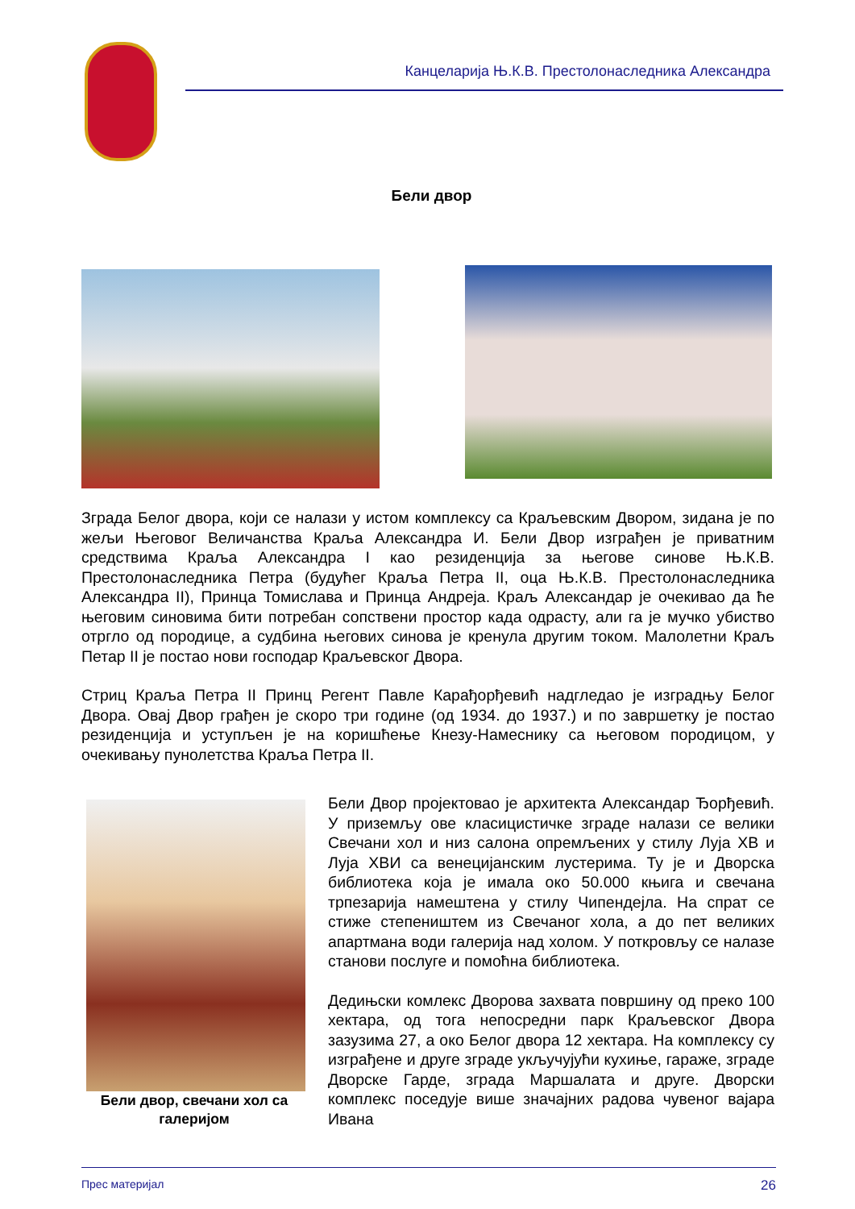Канцеларија Њ.К.В. Престолонаследника Александра
Бели двор
Зграда Белог двора, који се налази у истом комплексу са Краљевским Двором, зидана је по жељи Његовог Величанства Краља Александра И. Бели Двор изграђен је приватним средствима Краља Александра I као резиденција за његове синове Њ.К.В. Престолонаследника Петра (будућег Краља Петра II, оца Њ.К.В. Престолонаследника Александра II), Принца Томислава и Принца Андреја. Краљ Александар је очекивао да ће његовим синовима бити потребан сопствени простор када одрасту, али га је мучко убиство отргло од породице, а судбина његових синова је кренула другим током. Малолетни Краљ Петар II је постао нови господар Краљевског Двора.
Стриц Краља Петра II Принц Регент Павле Карађорђевић надгледао је изградњу Белог Двора. Овај Двор грађен је скоро три године (од 1934. до 1937.) и по завршетку је постао резиденција и уступљен је на коришћење Кнезу-Намеснику са његовом породицом, у очекивању пунолетства Краља Петра II.
Бели двор, свечани хол са галеријом
Бели Двор пројектовао је архитекта Александар Ђорђевић. У приземљу ове класицистичке зграде налази се велики Свечани хол и низ салона опремљених у стилу Луја ХВ и Луја ХВИ са венецијанским лустерима. Ту је и Дворска библиотека која је имала око 50.000 књига и свечана трпезарија намештена у стилу Чипендејла. На спрат се стиже степеништем из Свечаног хола, а до пет великих апартмана води галерија над холом. У поткровљу се налазе станови послуге и помоћна библиотека.
Дедињски комлекс Дворова захвата површину од преко 100 хектара, од тога непосредни парк Краљевског Двора зазузима 27, а око Белог двора 12 хектара. На комплексу су изграђене и друге зграде укључујући кухиње, гараже, зграде Дворске Гарде, зграда Маршалата и друге. Дворски комплекс поседује више значајних радова чувеног вајара Ивана
Прес материјал 26